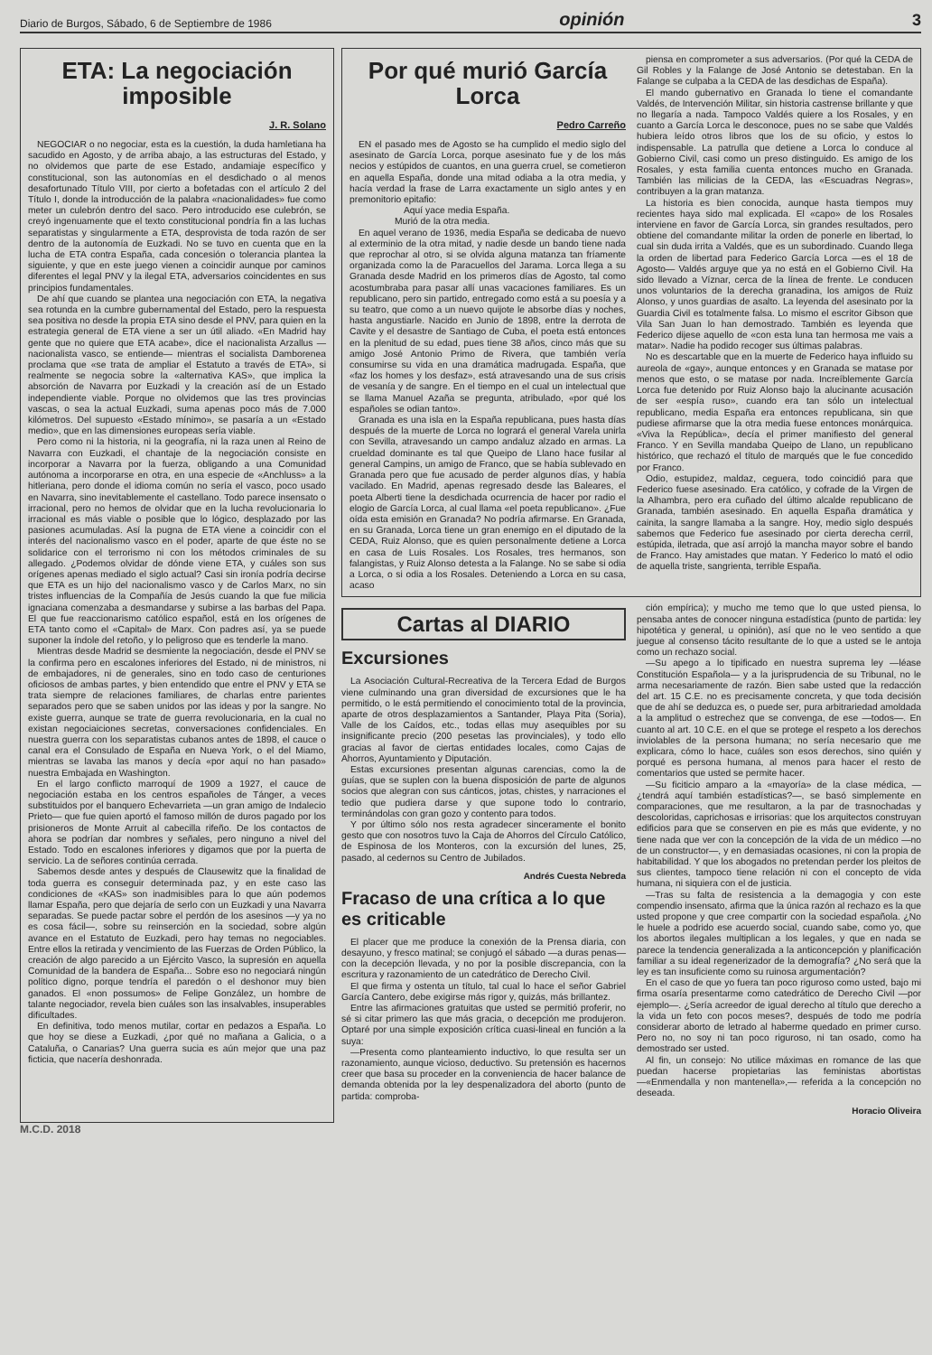Diario de Burgos, Sábado, 6 de Septiembre de 1986 opinión 3
ETA: La negociación imposible
J. R. Solano
NEGOCIAR o no negociar, esta es la cuestión, la duda hamletiana ha sacudido en Agosto, y de arriba abajo, a las estructuras del Estado, y no olvidemos que parte de ese Estado, andamiaje específico y constitucional, son las autonomías en el desdichado o al menos desafortunado Título VIII, por cierto a bofetadas con el artículo 2 del Título I, donde la introducción de la palabra «nacionalidades» fue como meter un culebrón dentro del saco. Pero introducido ese culebrón, se creyó ingenuamente que el texto constitucional pondría fin a las luchas separatistas y singularmente a ETA, desprovista de toda razón de ser dentro de la autonomía de Euzkadi. No se tuvo en cuenta que en la lucha de ETA contra España, cada concesión o tolerancia plantea la siguiente, y que en este juego vienen a coincidir aunque por caminos diferentes el legal PNV y la ilegal ETA, adversarios coincidentes en sus principios fundamentales.
De ahí que cuando se plantea una negociación con ETA, la negativa sea rotunda en la cumbre gubernamental del Estado, pero la respuesta sea positiva no desde la propia ETA sino desde el PNV, para quien en la estrategia general de ETA viene a ser un útil aliado. «En Madrid hay gente que no quiere que ETA acabe», dice el nacionalista Arzallus —nacionalista vasco, se entiende— mientras el socialista Damborenea proclama que «se trata de ampliar el Estatuto a través de ETA», si realmente se negocia sobre la «alternativa KAS», que implica la absorción de Navarra por Euzkadi y la creación así de un Estado independiente viable. Porque no olvidemos que las tres provincias vascas, o sea la actual Euzkadi, suma apenas poco más de 7.000 kilómetros. Del supuesto «Estado mínimo», se pasaría a un «Estado medio», que en las dimensiones europeas sería viable.
Pero como ni la historia, ni la geografía, ni la raza unen al Reino de Navarra con Euzkadi, el chantaje de la negociación consiste en incorporar a Navarra por la fuerza, obligando a una Comunidad autónoma a incorporarse en otra, en una especie de «Anchluss» a la hitleriana, pero donde el idioma común no sería el vasco, poco usado en Navarra, sino inevitablemente el castellano. Todo parece insensato o irracional, pero no hemos de olvidar que en la lucha revolucionaria lo irracional es más viable o posible que lo lógico, desplazado por las pasiones acumuladas. Así la pugna de ETA viene a coincidir con el interés del nacionalismo vasco en el poder, aparte de que éste no se solidarice con el terrorismo ni con los métodos criminales de su allegado. ¿Podemos olvidar de dónde viene ETA, y cuáles son sus orígenes apenas mediado el siglo actual? Casi sin ironía podría decirse que ETA es un hijo del nacionalismo vasco y de Carlos Marx, no sin tristes influencias de la Compañía de Jesús cuando la que fue milicia ignaciana comenzaba a desmandarse y subirse a las barbas del Papa. El que fue reaccionarismo católico español, está en los orígenes de ETA tanto como el «Capital» de Marx. Con padres así, ya se puede suponer la índole del retoño, y lo peligroso que es tenderle la mano.
Mientras desde Madrid se desmiente la negociación, desde el PNV se la confirma pero en escalones inferiores del Estado, ni de ministros, ni de embajadores, ni de generales, sino en todo caso de centuriones oficiosos de ambas partes, y bien entendido que entre el PNV y ETA se trata siempre de relaciones familiares, de charlas entre parientes separados pero que se saben unidos por las ideas y por la sangre. No existe guerra, aunque se trate de guerra revolucionaria, en la cual no existan negociaiciones secretas, conversaciones confidenciales. En nuestra guerra con los separatistas cubanos antes de 1898, el cauce o canal era el Consulado de España en Nueva York, o el del Miamo, mientras se lavaba las manos y decía «por aquí no han pasado» nuestra Embajada en Washington.
En el largo conflicto marroquí de 1909 a 1927, el cauce de negociación estaba en los centros españoles de Tánger, a veces substituidos por el banquero Echevarrieta —un gran amigo de Indalecio Prieto— que fue quien aportó el famoso millón de duros pagado por los prisioneros de Monte Arruit al cabecilla rifeño. De los contactos de ahora se podrían dar nombres y señales, pero ninguno a nivel del Estado. Todo en escalones inferiores y digamos que por la puerta de servicio. La de señores continúa cerrada.
Sabemos desde antes y después de Clausewitz que la finalidad de toda guerra es conseguir determinada paz, y en este caso las condiciones de «KAS» son inadmisibles para lo que aún podemos llamar España, pero que dejaría de serlo con un Euzkadi y una Navarra separadas. Se puede pactar sobre el perdón de los asesinos —y ya no es cosa fácil—, sobre su reinserción en la sociedad, sobre algún avance en el Estatuto de Euzkadi, pero hay temas no negociables. Entre ellos la retirada y vencimiento de las Fuerzas de Orden Público, la creación de algo parecido a un Ejército Vasco, la supresión en aquella Comunidad de la bandera de España... Sobre eso no negociará ningún político digno, porque tendría el paredón o el deshonor muy bien ganados. El «non possumos» de Felipe González, un hombre de talante negociador, revela bien cuáles son las insalvables, insuperables dificultades.
En definitiva, todo menos mutilar, cortar en pedazos a España. Lo que hoy se diese a Euzkadi, ¿por qué no mañana a Galicia, o a Cataluña, o Canarias? Una guerra sucia es aún mejor que una paz ficticia, que nacería deshonrada.
Por qué murió García Lorca
Pedro Carreño
EN el pasado mes de Agosto se ha cumplido el medio siglo del asesinato de García Lorca, porque asesinato fue y de los más necios y estúpidos de cuantos, en una guerra cruel, se cometieron en aquella España, donde una mitad odiaba a la otra media, y hacía verdad la frase de Larra exactamente un siglo antes y en premonitorio epitafio:
Aquí yace media España.
Murió de la otra media.
En aquel verano de 1936, media España se dedicaba de nuevo al exterminio de la otra mitad, y nadie desde un bando tiene nada que reprochar al otro, si se olvida alguna matanza tan fríamente organizada como la de Paracuellos del Jarama. Lorca llega a su Granada desde Madrid en los primeros días de Agosto, tal como acostumbraba para pasar allí unas vacaciones familiares. Es un republicano, pero sin partido, entregado como está a su poesía y a su teatro, que como a un nuevo quijote le absorbe días y noches, hasta angustiarle. Nacido en Junio de 1898, entre la derrota de Cavite y el desastre de Santiago de Cuba, el poeta está entonces en la plenitud de su edad, pues tiene 38 años, cinco más que su amigo José Antonio Primo de Rivera, que también vería consumirse su vida en una dramática madrugada. España, que «faz los homes y los desfaz», está atravesando una de sus crisis de vesanía y de sangre. En el tiempo en el cual un intelectual que se llama Manuel Azaña se pregunta, atribulado, «por qué los españoles se odian tanto».
Granada es una isla en la España republicana, pues hasta días después de la muerte de Lorca no logrará el general Varela unirla con Sevilla, atravesando un campo andaluz alzado en armas. La crueldad dominante es tal que Queipo de Llano hace fusilar al general Campins, un amigo de Franco, que se había sublevado en Granada pero que fue acusado de perder algunos días, y había vacilado. En Madrid, apenas regresado desde las Baleares, el poeta Alberti tiene la desdichada ocurrencia de hacer por radio el elogio de García Lorca, al cual llama «el poeta republicano». ¿Fue oída esta emisión en Granada? No podría afirmarse. En Granada, en su Granada, Lorca tiene un gran enemigo en el diputado de la CEDA, Ruiz Alonso, que es quien personalmente detiene a Lorca en casa de Luis Rosales. Los Rosales, tres hermanos, son falangistas, y Ruiz Alonso detesta a la Falange. No se sabe si odia a Lorca, o si odia a los Rosales. Deteniendo a Lorca en su casa, acaso
piensa en comprometer a sus adversarios. (Por qué la CEDA de Gil Robles y la Falange de José Antonio se detestaban. En la Falange se culpaba a la CEDA de las desdichas de España).
El mando gubernativo en Granada lo tiene el comandante Valdés, de Intervención Militar, sin historia castrense brillante y que no llegaría a nada. Tampoco Valdés quiere a los Rosales, y en cuanto a García Lorca le desconoce, pues no se sabe que Valdés hubiera leído otros libros que los de su oficio, y estos lo indispensable. La patrulla que detiene a Lorca lo conduce al Gobierno Civil, casi como un preso distinguido. Es amigo de los Rosales, y esta familia cuenta entonces mucho en Granada. También las milicias de la CEDA, las «Escuadras Negras», contribuyen a la gran matanza.
La historia es bien conocida, aunque hasta tiempos muy recientes haya sido mal explicada. El «capo» de los Rosales interviene en favor de García Lorca, sin grandes resultados, pero obtiene del comandante militar la orden de ponerle en libertad, lo cual sin duda irrita a Valdés, que es un subordinado. Cuando llega la orden de libertad para Federico García Lorca —es el 18 de Agosto— Valdés arguye que ya no está en el Gobierno Civil. Ha sido llevado a Víznar, cerca de la línea de frente. Le conducen unos voluntarios de la derecha granadina, los amigos de Ruiz Alonso, y unos guardias de asalto. La leyenda del asesinato por la Guardia Civil es totalmente falsa. Lo mismo el escritor Gibson que Vila San Juan lo han demostrado. También es leyenda que Federico dijese aquello de «con esta luna tan hermosa me vais a matar». Nadie ha podido recoger sus últimas palabras.
No es descartable que en la muerte de Federico haya influido su aureola de «gay», aunque entonces y en Granada se matase por menos que esto, o se matase por nada. Increíblemente García Lorca fue detenido por Ruiz Alonso bajo la alucinante acusación de ser «espía ruso», cuando era tan sólo un intelectual republicano, media España era entonces republicana, sin que pudiese afirmarse que la otra media fuese entonces monárquica. «Viva la República», decía el primer manifiesto del general Franco. Y en Sevilla mandaba Queipo de Llano, un republicano histórico, que rechazó el título de marqués que le fue concedido por Franco.
Odio, estupidez, maldaz, ceguera, todo coincidió para que Federico fuese asesinado. Era católico, y cofrade de la Virgen de la Alhambra, pero era cuñado del último alcalde republicano de Granada, también asesinado. En aquella España dramática y cainita, la sangre llamaba a la sangre. Hoy, medio siglo después sabemos que Federico fue asesinado por cierta derecha cerril, estúpida, iletrada, que así arrojó la mancha mayor sobre el bando de Franco. Hay amistades que matan. Y Federico lo mató el odio de aquella triste, sangrienta, terrible España.
Cartas al DIARIO
Excursiones
La Asociación Cultural-Recreativa de la Tercera Edad de Burgos viene culminando una gran diversidad de excursiones que le ha permitido, o le está permitiendo el conocimiento total de la provincia, aparte de otros desplazamientos a Santander, Playa Pita (Soria), Valle de los Caídos, etc., todas ellas muy asequibles por su insignificante precio (200 pesetas las provinciales), y todo ello gracias al favor de ciertas entidades locales, como Cajas de Ahorros, Ayuntamiento y Diputación.
Estas excursiones presentan algunas carencias, como la de guías, que se suplen con la buena disposición de parte de algunos socios que alegran con sus cánticos, jotas, chistes, y narraciones el tedio que pudiera darse y que supone todo lo contrario, terminándolas con gran gozo y contento para todos.
Y por último sólo nos resta agradecer sinceramente el bonito gesto que con nosotros tuvo la Caja de Ahorros del Círculo Católico, de Espinosa de los Monteros, con la excursión del lunes, 25, pasado, al cedernos su Centro de Jubilados.
Andrés Cuesta Nebreda
Fracaso de una crítica a lo que es criticable
El placer que me produce la conexión de la Prensa diaria, con desayuno, y fresco matinal; se conjugó el sábado —a duras penas— con la decepción llevada, y no por la posible discrepancia, con la escritura y razonamiento de un catedrático de Derecho Civil.
El que firma y ostenta un título, tal cual lo hace el señor Gabriel García Cantero, debe exigirse más rigor y, quizás, más brillantez.
Entre las afirmaciones gratuitas que usted se permitió proferir, no sé si citar primero las que más gracia, o decepción me produjeron. Optaré por una simple exposición crítica cuasi-lineal en función a la suya:
—Presenta como planteamiento inductivo, lo que resulta ser un razonamiento, aunque vicioso, deductivo. Su pretensión es hacernos creer que basa su proceder en la conveniencia de hacer balance de demanda obtenida por la ley despenalizadora del aborto (punto de partida: comproba-
ción empírica); y mucho me temo que lo que usted piensa, lo pensaba antes de conocer ninguna estadística (punto de partida: ley hipotética y general, u opinión), así que no le veo sentido a que juegue al consenso tácito resultante de lo que a usted se le antoja como un rechazo social.
—Su apego a lo tipificado en nuestra suprema ley —léase Constitución Española— y a la jurisprudencia de su Tribunal, no le arma necesariamente de razón. Bien sabe usted que la redacción del art. 15 C.E. no es precisamente concreta, y que toda decisión que de ahí se deduzca es, o puede ser, pura arbitrariedad amoldada a la amplitud o estrechez que se convenga, de ese —todos—. En cuanto al art. 10 C.E. en el que se protege el respeto a los derechos inviolables de la persona humana; no sería necesario que me explicara, cómo lo hace, cuáles son esos derechos, sino quién y porqué es persona humana, al menos para hacer el resto de comentarios que usted se permite hacer.
—Su ficiticio amparo a la «mayoría» de la clase médica, —¿tendrá aquí también estadísticas?—, se basó simplemente en comparaciones, que me resultaron, a la par de trasnochadas y descoloridas, caprichosas e irrisorias: que los arquitectos construyan edificios para que se conserven en pie es más que evidente, y no tiene nada que ver con la concepción de la vida de un médico —no de un constructor—, y en demasiadas ocasiones, ni con la propia de habitabilidad. Y que los abogados no pretendan perder los pleitos de sus clientes, tampoco tiene relación ni con el concepto de vida humana, ni siquiera con el de justicia.
—Tras su falta de resistencia a la demagogia y con este compendio insensato, afirma que la única razón al rechazo es la que usted propone y que cree compartir con la sociedad española. ¿No le huele a podrido ese acuerdo social, cuando sabe, como yo, que los abortos ilegales multiplican a los legales, y que en nada se parece la tendencia generalizada a la anticoncepción y planificación familiar a su ideal regenerizador de la demografía? ¿No será que la ley es tan insuficiente como su ruinosa argumentación?
En el caso de que yo fuera tan poco riguroso como usted, bajo mi firma osaría presentarme como catedrático de Derecho Civil —por ejemplo—. ¿Sería acreedor de igual derecho al título que derecho a la vida un feto con pocos meses?, después de todo me podría considerar aborto de letrado al haberme quedado en primer curso. Pero no, no soy ni tan poco riguroso, ni tan osado, como ha demostrado ser usted.
Al fin, un consejo: No utilice máximas en romance de las que puedan hacerse propietarias las feministas abortistas —«Enmendalla y non mantenella»,— referida a la concepción no deseada.
Horacio Oliveira
M.C.D. 2018